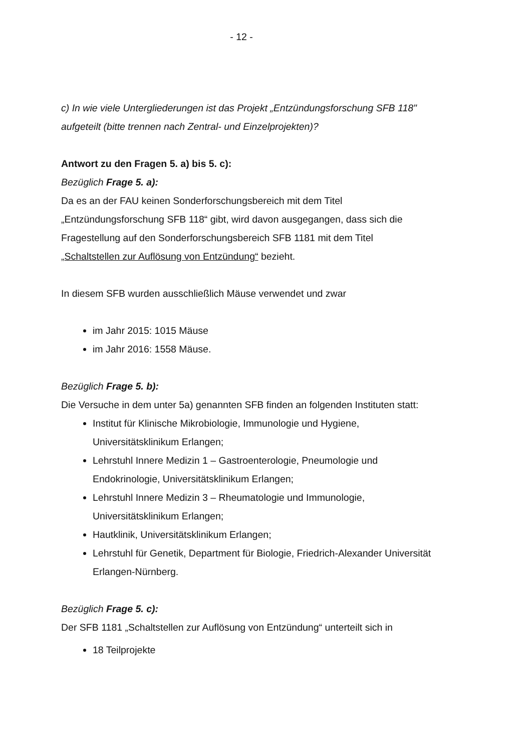- 12 -
c) In wie viele Untergliederungen ist das Projekt „Entzündungsforschung SFB 118" aufgeteilt (bitte trennen nach Zentral- und Einzelprojekten)?
Antwort zu den Fragen 5. a) bis 5. c):
Bezüglich Frage 5. a):
Da es an der FAU keinen Sonderforschungsbereich mit dem Titel „Entzündungsforschung SFB 118“ gibt, wird davon ausgegangen, dass sich die Fragestellung auf den Sonderforschungsbereich SFB 1181 mit dem Titel „Schaltstellen zur Auflösung von Entzündung“ bezieht.
In diesem SFB wurden ausschließlich Mäuse verwendet und zwar
im Jahr 2015: 1015 Mäuse
im Jahr 2016: 1558 Mäuse.
Bezüglich Frage 5. b):
Die Versuche in dem unter 5a) genannten SFB finden an folgenden Instituten statt:
Institut für Klinische Mikrobiologie, Immunologie und Hygiene, Universitätsklinikum Erlangen;
Lehrstuhl Innere Medizin 1 – Gastroenterologie, Pneumologie und Endokrinologie, Universitätsklinikum Erlangen;
Lehrstuhl Innere Medizin 3 – Rheumatologie und Immunologie, Universitätsklinikum Erlangen;
Hautklinik, Universitätsklinikum Erlangen;
Lehrstuhl für Genetik, Department für Biologie, Friedrich-Alexander Universität Erlangen-Nürnberg.
Bezüglich Frage 5. c):
Der SFB 1181 „Schaltstellen zur Auflösung von Entzündung“ unterteilt sich in
18 Teilprojekte